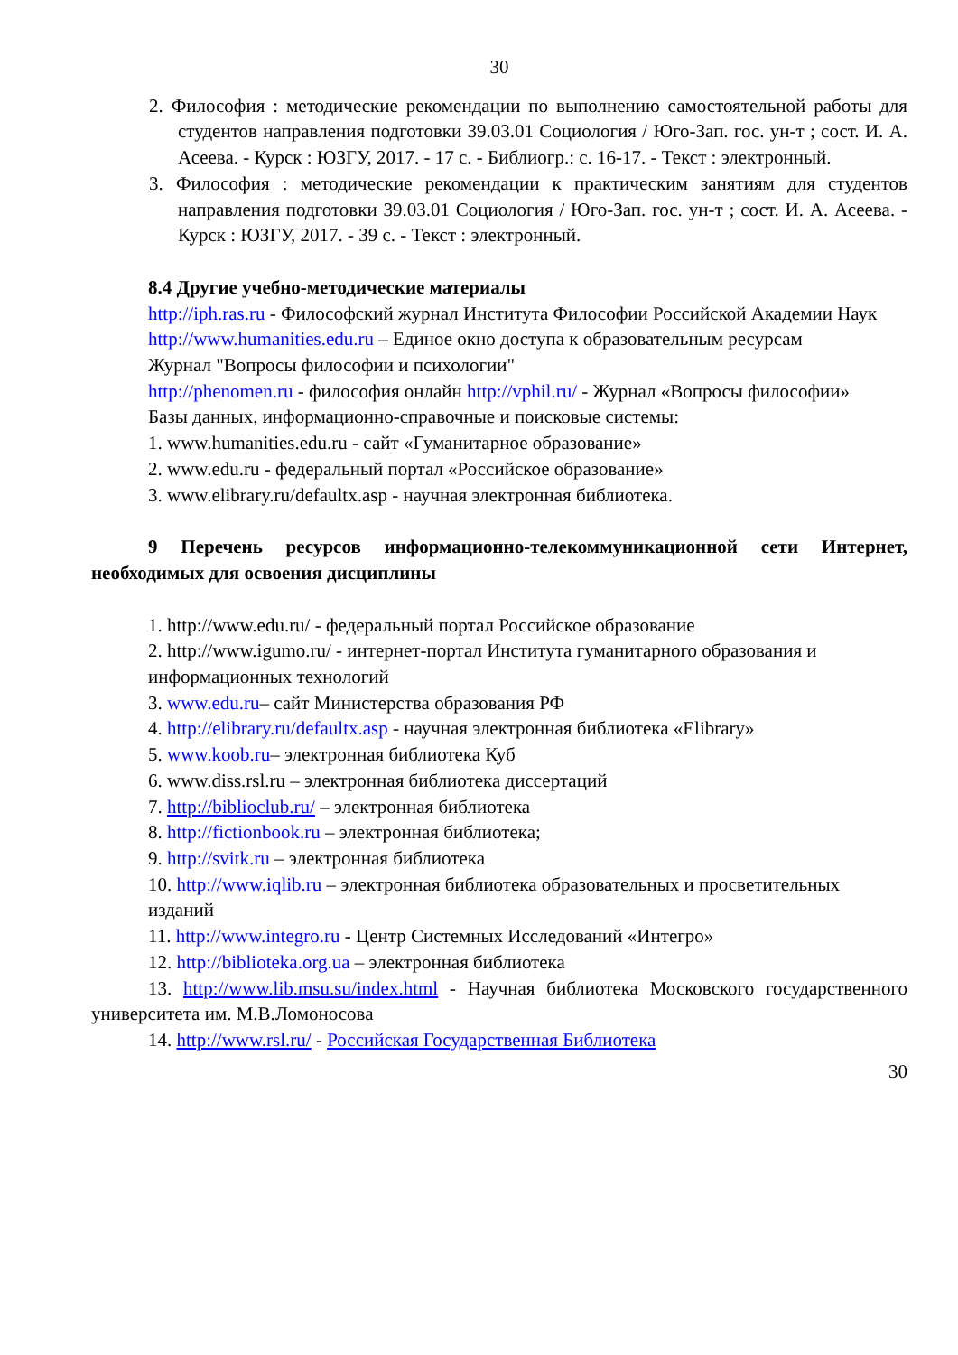30
2. Философия : методические рекомендации по выполнению самостоятельной работы для студентов направления подготовки 39.03.01 Социология / Юго-Зап. гос. ун-т ; сост. И. А. Асеева. - Курск : ЮЗГУ, 2017. - 17 с. - Библиогр.: с. 16-17. - Текст : электронный.
3. Философия : методические рекомендации к практическим занятиям для студентов направления подготовки 39.03.01 Социология / Юго-Зап. гос. ун-т ; сост. И. А. Асеева. - Курск : ЮЗГУ, 2017. - 39 с. - Текст : электронный.
8.4 Другие учебно-методические материалы
http://iph.ras.ru - Философский журнал Института Философии Российской Академии Наук
http://www.humanities.edu.ru – Единое окно доступа к образовательным ресурсам
Журнал "Вопросы философии и психологии"
http://phenomen.ru - философия онлайн http://vphil.ru/ - Журнал «Вопросы философии»
Базы данных, информационно-справочные и поисковые системы:
1. www.humanities.edu.ru - сайт «Гуманитарное образование»
2. www.edu.ru - федеральный портал «Российское образование»
3. www.elibrary.ru/defaultx.asp - научная электронная библиотека.
9 Перечень ресурсов информационно-телекоммуникационной сети Интернет, необходимых для освоения дисциплины
1. http://www.edu.ru/ - федеральный портал Российское образование
2. http://www.igumo.ru/ - интернет-портал Института гуманитарного образования и
информационных технологий
3. www.edu.ru– сайт Министерства образования РФ
4. http://elibrary.ru/defaultx.asp - научная электронная библиотека «Elibrary»
5. www.koob.ru– электронная библиотека Куб
6. www.diss.rsl.ru – электронная библиотека диссертаций
7. http://biblioclub.ru/ – электронная библиотека
8. http://fictionbook.ru – электронная библиотека;
9. http://svitk.ru – электронная библиотека
10. http://www.iqlib.ru – электронная библиотека образовательных и просветительных
изданий
11. http://www.integro.ru - Центр Системных Исследований «Интегро»
12. http://biblioteka.org.ua – электронная библиотека
13. http://www.lib.msu.su/index.html - Научная библиотека Московского государственного университета им. М.В.Ломоносова
14. http://www.rsl.ru/ - Российская Государственная Библиотека
30